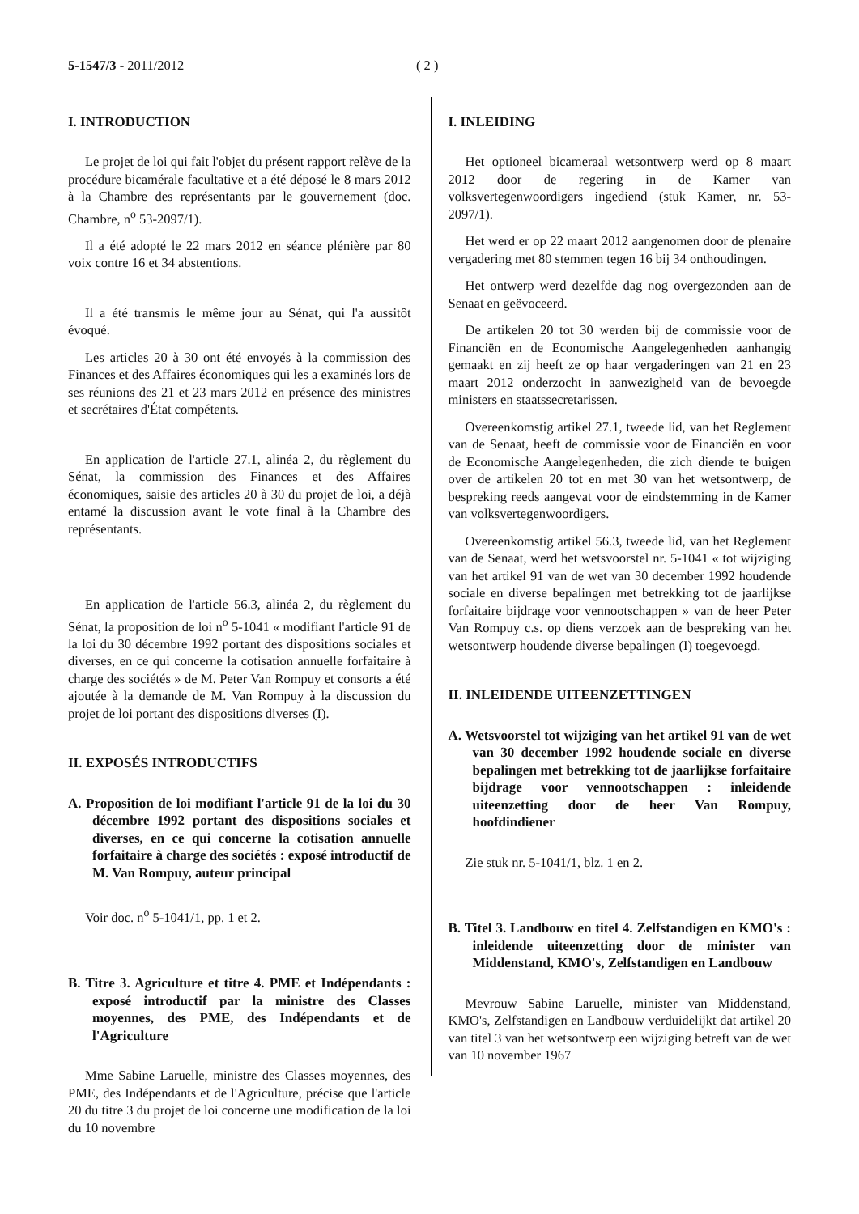5-1547/3 - 2011/2012 ( 2 )
I. INTRODUCTION
Le projet de loi qui fait l'objet du présent rapport relève de la procédure bicamérale facultative et a été déposé le 8 mars 2012 à la Chambre des représentants par le gouvernement (doc. Chambre, n<sup>o</sup> 53-2097/1).
Il a été adopté le 22 mars 2012 en séance plénière par 80 voix contre 16 et 34 abstentions.
Il a été transmis le même jour au Sénat, qui l'a aussitôt évoqué.
Les articles 20 à 30 ont été envoyés à la commission des Finances et des Affaires économiques qui les a examinés lors de ses réunions des 21 et 23 mars 2012 en présence des ministres et secrétaires d'État compétents.
En application de l'article 27.1, alinéa 2, du règlement du Sénat, la commission des Finances et des Affaires économiques, saisie des articles 20 à 30 du projet de loi, a déjà entamé la discussion avant le vote final à la Chambre des représentants.
En application de l'article 56.3, alinéa 2, du règlement du Sénat, la proposition de loi n<sup>o</sup> 5-1041 « modifiant l'article 91 de la loi du 30 décembre 1992 portant des dispositions sociales et diverses, en ce qui concerne la cotisation annuelle forfaitaire à charge des sociétés » de M. Peter Van Rompuy et consorts a été ajoutée à la demande de M. Van Rompuy à la discussion du projet de loi portant des dispositions diverses (I).
II. EXPOSÉS INTRODUCTIFS
A. Proposition de loi modifiant l'article 91 de la loi du 30 décembre 1992 portant des dispositions sociales et diverses, en ce qui concerne la cotisation annuelle forfaitaire à charge des sociétés : exposé introductif de M. Van Rompuy, auteur principal
Voir doc. n<sup>o</sup> 5-1041/1, pp. 1 et 2.
B. Titre 3. Agriculture et titre 4. PME et Indépendants : exposé introductif par la ministre des Classes moyennes, des PME, des Indépendants et de l'Agriculture
Mme Sabine Laruelle, ministre des Classes moyennes, des PME, des Indépendants et de l'Agriculture, précise que l'article 20 du titre 3 du projet de loi concerne une modification de la loi du 10 novembre
I. INLEIDING
Het optioneel bicameraal wetsontwerp werd op 8 maart 2012 door de regering in de Kamer van volksvertegenwoordigers ingediend (stuk Kamer, nr. 53-2097/1).
Het werd er op 22 maart 2012 aangenomen door de plenaire vergadering met 80 stemmen tegen 16 bij 34 onthoudingen.
Het ontwerp werd dezelfde dag nog overgezonden aan de Senaat en geëvoceerd.
De artikelen 20 tot 30 werden bij de commissie voor de Financiën en de Economische Aangelegenheden aanhangig gemaakt en zij heeft ze op haar vergaderingen van 21 en 23 maart 2012 onderzocht in aanwezigheid van de bevoegde ministers en staatssecretarissen.
Overeenkomstig artikel 27.1, tweede lid, van het Reglement van de Senaat, heeft de commissie voor de Financiën en voor de Economische Aangelegenheden, die zich diende te buigen over de artikelen 20 tot en met 30 van het wetsontwerp, de bespreking reeds aangevat voor de eindstemming in de Kamer van volksvertegenwoordigers.
Overeenkomstig artikel 56.3, tweede lid, van het Reglement van de Senaat, werd het wetsvoorstel nr. 5-1041 « tot wijziging van het artikel 91 van de wet van 30 december 1992 houdende sociale en diverse bepalingen met betrekking tot de jaarlijkse forfaitaire bijdrage voor vennootschappen » van de heer Peter Van Rompuy c.s. op diens verzoek aan de bespreking van het wetsontwerp houdende diverse bepalingen (I) toegevoegd.
II. INLEIDENDE UITEENZETTINGEN
A. Wetsvoorstel tot wijziging van het artikel 91 van de wet van 30 december 1992 houdende sociale en diverse bepalingen met betrekking tot de jaarlijkse forfaitaire bijdrage voor vennootschappen : inleidende uiteenzetting door de heer Van Rompuy, hoofdindiener
Zie stuk nr. 5-1041/1, blz. 1 en 2.
B. Titel 3. Landbouw en titel 4. Zelfstandigen en KMO's : inleidende uiteenzetting door de minister van Middenstand, KMO's, Zelfstandigen en Landbouw
Mevrouw Sabine Laruelle, minister van Middenstand, KMO's, Zelfstandigen en Landbouw verduidelijkt dat artikel 20 van titel 3 van het wetsontwerp een wijziging betreft van de wet van 10 november 1967